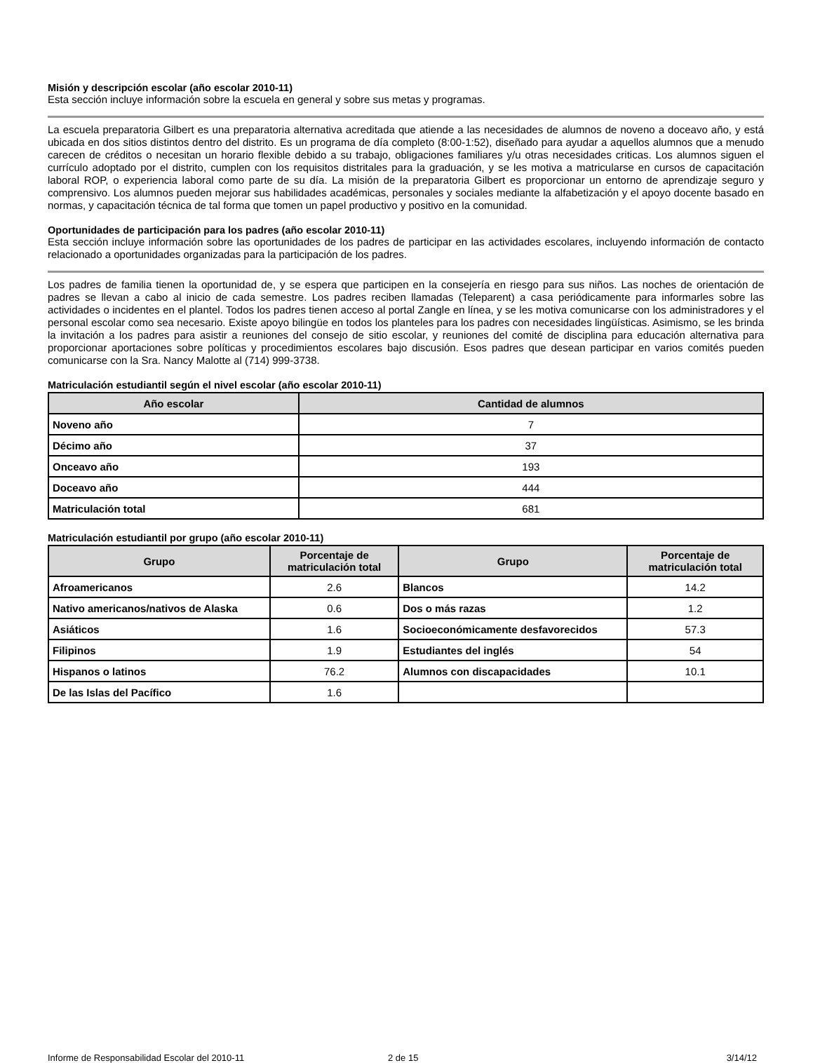Misión y descripción escolar (año escolar 2010-11)
Esta sección incluye información sobre la escuela en general y sobre sus metas y programas.
La escuela preparatoria Gilbert es una preparatoria alternativa acreditada que atiende a las necesidades de alumnos de noveno a doceavo año, y está ubicada en dos sitios distintos dentro del distrito. Es un programa de día completo (8:00-1:52), diseñado para ayudar a aquellos alumnos que a menudo carecen de créditos o necesitan un horario flexible debido a su trabajo, obligaciones familiares y/u otras necesidades criticas. Los alumnos siguen el currículo adoptado por el distrito, cumplen con los requisitos distritales para la graduación, y se les motiva a matricularse en cursos de capacitación laboral ROP, o experiencia laboral como parte de su día. La misión de la preparatoria Gilbert es proporcionar un entorno de aprendizaje seguro y comprensivo. Los alumnos pueden mejorar sus habilidades académicas, personales y sociales mediante la alfabetización y el apoyo docente basado en normas, y capacitación técnica de tal forma que tomen un papel productivo y positivo en la comunidad.
Oportunidades de participación para los padres (año escolar 2010-11)
Esta sección incluye información sobre las oportunidades de los padres de participar en las actividades escolares, incluyendo información de contacto relacionado a oportunidades organizadas para la participación de los padres.
Los padres de familia tienen la oportunidad de, y se espera que participen en la consejería en riesgo para sus niños. Las noches de orientación de padres se llevan a cabo al inicio de cada semestre. Los padres reciben llamadas (Teleparent) a casa periódicamente para informarles sobre las actividades o incidentes en el plantel. Todos los padres tienen acceso al portal Zangle en línea, y se les motiva comunicarse con los administradores y el personal escolar como sea necesario. Existe apoyo bilingüe en todos los planteles para los padres con necesidades lingüísticas. Asimismo, se les brinda la invitación a los padres para asistir a reuniones del consejo de sitio escolar, y reuniones del comité de disciplina para educación alternativa para proporcionar aportaciones sobre políticas y procedimientos escolares bajo discusión. Esos padres que desean participar en varios comités pueden comunicarse con la Sra. Nancy Malotte al (714) 999-3738.
Matriculación estudiantil según el nivel escolar (año escolar 2010-11)
| Año escolar | Cantidad de alumnos |
| --- | --- |
| Noveno año | 7 |
| Décimo año | 37 |
| Onceavo año | 193 |
| Doceavo año | 444 |
| Matriculación total | 681 |
Matriculación estudiantil por grupo (año escolar 2010-11)
| Grupo | Porcentaje de matriculación total | Grupo | Porcentaje de matriculación total |
| --- | --- | --- | --- |
| Afroamericanos | 2.6 | Blancos | 14.2 |
| Nativo americanos/nativos de Alaska | 0.6 | Dos o más razas | 1.2 |
| Asiáticos | 1.6 | Socioeconómicamente desfavorecidos | 57.3 |
| Filipinos | 1.9 | Estudiantes del inglés | 54 |
| Hispanos o latinos | 76.2 | Alumnos con discapacidades | 10.1 |
| De las Islas del Pacífico | 1.6 | | |
Informe de Responsabilidad Escolar del 2010-11 2 de 15 3/14/12